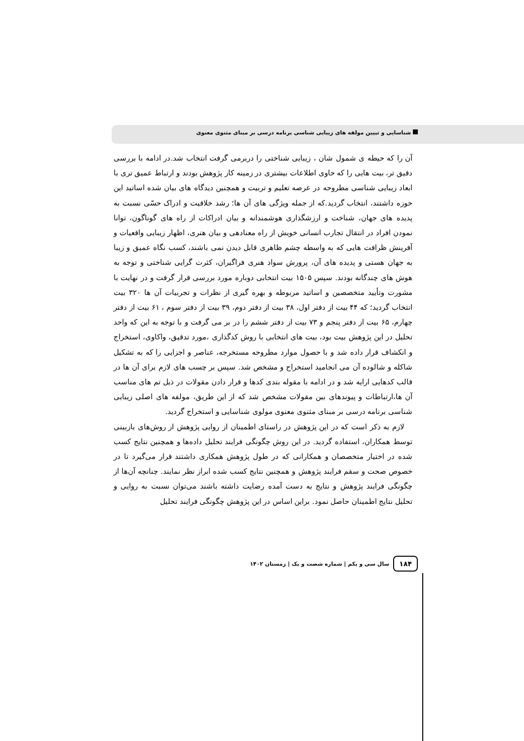شناسایی و تبیین مولفه های زیبایی شناسی برنامه درسی بر مبنای مثنوی معنوی
آن را که حیطه ی شمول شان ، زیبایی شناختی را دربرمی گرفت انتخاب شد.در ادامه با بررسی دقیق تر، بیت هایی را که حاوی اطلاعات بیشتری در زمینه کار پژوهش بودند و ارتباط عمیق تری با ابعاد زیبایی شناسی مطروحه در عرصه تعلیم و تربیت و همچنین دیدگاه های بیان شده اساتید این حوزه داشتند، انتخاب گردید.که از جمله ویژگی های آن ها؛ رشد خلاقیت و ادراک حسّی نسبت به پدیده های جهان، شناخت و ارزشگذاری هوشمندانه و بیان ادراکات از راه های گوناگون، توانا نمودن افراد در انتقال تجارب انسانی خویش از راه معنادهی و بیان هنری، اظهار زیبایی واقعیات و آفرینش ظرافت هایی که به واسطه چشم ظاهری قابل دیدن نمی باشند، کسب نگاه عمیق و زیبا به جهان هستی و پدیده های آن، پرورش سواد هنری فراگیران، کثرت گرایی شناختی و توجه به هوش های چندگانه بودند. سپس ۱۵۰۵ بیت انتخابی دوباره مورد بررسی قرار گرفت و در نهایت با مشورت وتأیید متخصصین و اساتید مربوطه و بهره گیری از نظرات و تجربیات آن ها ۳۲۰ بیت انتخاب گردید؛ که ۴۴ بیت از دفتر اول، ۳۸ بیت از دفتر دوم، ۳۹ بیت از دفتر سوم ، ۶۱ بیت از دفتر چهارم، ۶۵ بیت از دفتر پنجم و ۷۳ بیت از دفتر ششم را در بر می گرفت و با توجه به این که واحد تحلیل در این پژوهش بیت بود، بیت های انتخابی با روش کدگذاری ،مورد تدقیق، واکاوی، استخراج و انکشاف قرار داده شد و با حصول موارد مطروحه مستخرجه، عناصر و اجزایی را که به تشکیل شاکله و شالوده آن می انجامید استخراج و مشخص شد. سپس بر چسب های لازم برای آن ها در قالب کدهایی ارایه شد و در ادامه با مقوله بندی کدها و قرار دادن مقولات در ذیل تم های مناسب آن ها،ارتباطات و پیوندهای بین مقولات مشخص شد که از این طریق، مولفه های اصلی زیبایی شناسی برنامه درسی بر مبنای مثنوی معنوی مولوی شناسایی و استخراج گردید.
لازم به ذکر است که در این پژوهش در راستای اطمینان از روایی پژوهش از روش‌های بازبینی توسط همکاران، استفاده گردید. در این روش چگونگی فرایند تحلیل داده‌ها و همچنین نتایج کسب شده در اختیار متخصصان و همکارانی که در طول پژوهش همکاری داشتند قرار می‌گیرد تا در خصوص صحت و سقم فرایند پژوهش و همچنین نتایج کسب شده ابراز نظر نمایند. چنانچه آن‌ها از چگونگی فرایند پژوهش و نتایج به دست آمده رضایت داشته باشند می‌توان نسبت به روایی و تحلیل نتایج اطمینان حاصل نمود. براین اساس در این پژوهش چگونگی فرایند تحلیل
۱۸۴
سال سی و یکم | شماره شصت و یک | زمستان ۱۴۰۲